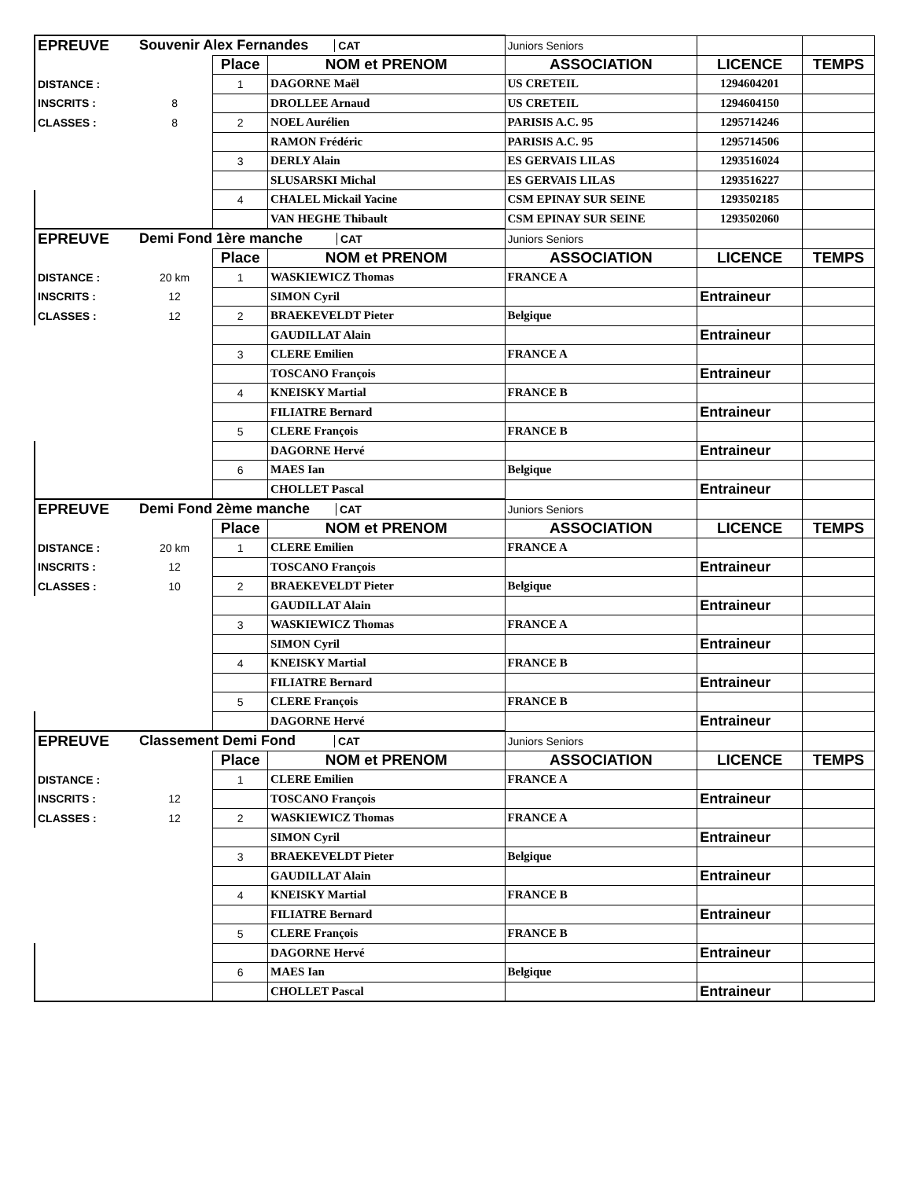| EPREUVE | Souvenir Alex Fernandes CAT | | | Juniors Seniors | | |
| | | Place | NOM et PRENOM | ASSOCIATION | LICENCE | TEMPS |
| DISTANCE : | | 1 | DAGORNE Maël | US CRETEIL | 1294604201 | |
| INSCRITS : | 8 | | DROLLEE Arnaud | US CRETEIL | 1294604150 | |
| CLASSES : | 8 | 2 | NOEL Aurélien | PARISIS A.C. 95 | 1295714246 | |
| | | | RAMON Frédéric | PARISIS A.C. 95 | 1295714506 | |
| | | 3 | DERLY Alain | ES GERVAIS LILAS | 1293516024 | |
| | | | SLUSARSKI Michal | ES GERVAIS LILAS | 1293516227 | |
| | | 4 | CHALEL Mickail Yacine | CSM EPINAY SUR SEINE | 1293502185 | |
| | | | VAN HEGHE Thibault | CSM EPINAY SUR SEINE | 1293502060 | |
| EPREUVE | Demi Fond 1ère manche CAT | | | Juniors Seniors | | |
| | | Place | NOM et PRENOM | ASSOCIATION | LICENCE | TEMPS |
| DISTANCE : | 20 km | 1 | WASKIEWICZ Thomas | FRANCE A | | |
| INSCRITS : | 12 | | SIMON Cyril | | Entraineur | |
| CLASSES : | 12 | 2 | BRAEKEVELDT Pieter | Belgique | | |
| | | | GAUDILLAT Alain | | Entraineur | |
| | | 3 | CLERE Emilien | FRANCE A | | |
| | | | TOSCANO François | | Entraineur | |
| | | 4 | KNEISKY Martial | FRANCE B | | |
| | | | FILIATRE Bernard | | Entraineur | |
| | | 5 | CLERE François | FRANCE B | | |
| | | | DAGORNE Hervé | | Entraineur | |
| | | 6 | MAES Ian | Belgique | | |
| | | | CHOLLET Pascal | | Entraineur | |
| EPREUVE | Demi Fond 2ème manche CAT | | | Juniors Seniors | | |
| | | Place | NOM et PRENOM | ASSOCIATION | LICENCE | TEMPS |
| DISTANCE : | 20 km | 1 | CLERE Emilien | FRANCE A | | |
| INSCRITS : | 12 | | TOSCANO François | | Entraineur | |
| CLASSES : | 10 | 2 | BRAEKEVELDT Pieter | Belgique | | |
| | | | GAUDILLAT Alain | | Entraineur | |
| | | 3 | WASKIEWICZ Thomas | FRANCE A | | |
| | | | SIMON Cyril | | Entraineur | |
| | | 4 | KNEISKY Martial | FRANCE B | | |
| | | | FILIATRE Bernard | | Entraineur | |
| | | 5 | CLERE François | FRANCE B | | |
| | | | DAGORNE Hervé | | Entraineur | |
| EPREUVE | Classement Demi Fond CAT | | | Juniors Seniors | | |
| | | Place | NOM et PRENOM | ASSOCIATION | LICENCE | TEMPS |
| DISTANCE : | | 1 | CLERE Emilien | FRANCE A | | |
| INSCRITS : | 12 | | TOSCANO François | | Entraineur | |
| CLASSES : | 12 | 2 | WASKIEWICZ Thomas | FRANCE A | | |
| | | | SIMON Cyril | | Entraineur | |
| | | 3 | BRAEKEVELDT Pieter | Belgique | | |
| | | | GAUDILLAT Alain | | Entraineur | |
| | | 4 | KNEISKY Martial | FRANCE B | | |
| | | | FILIATRE Bernard | | Entraineur | |
| | | 5 | CLERE François | FRANCE B | | |
| | | | DAGORNE Hervé | | Entraineur | |
| | | 6 | MAES Ian | Belgique | | |
| | | | CHOLLET Pascal | | Entraineur | |